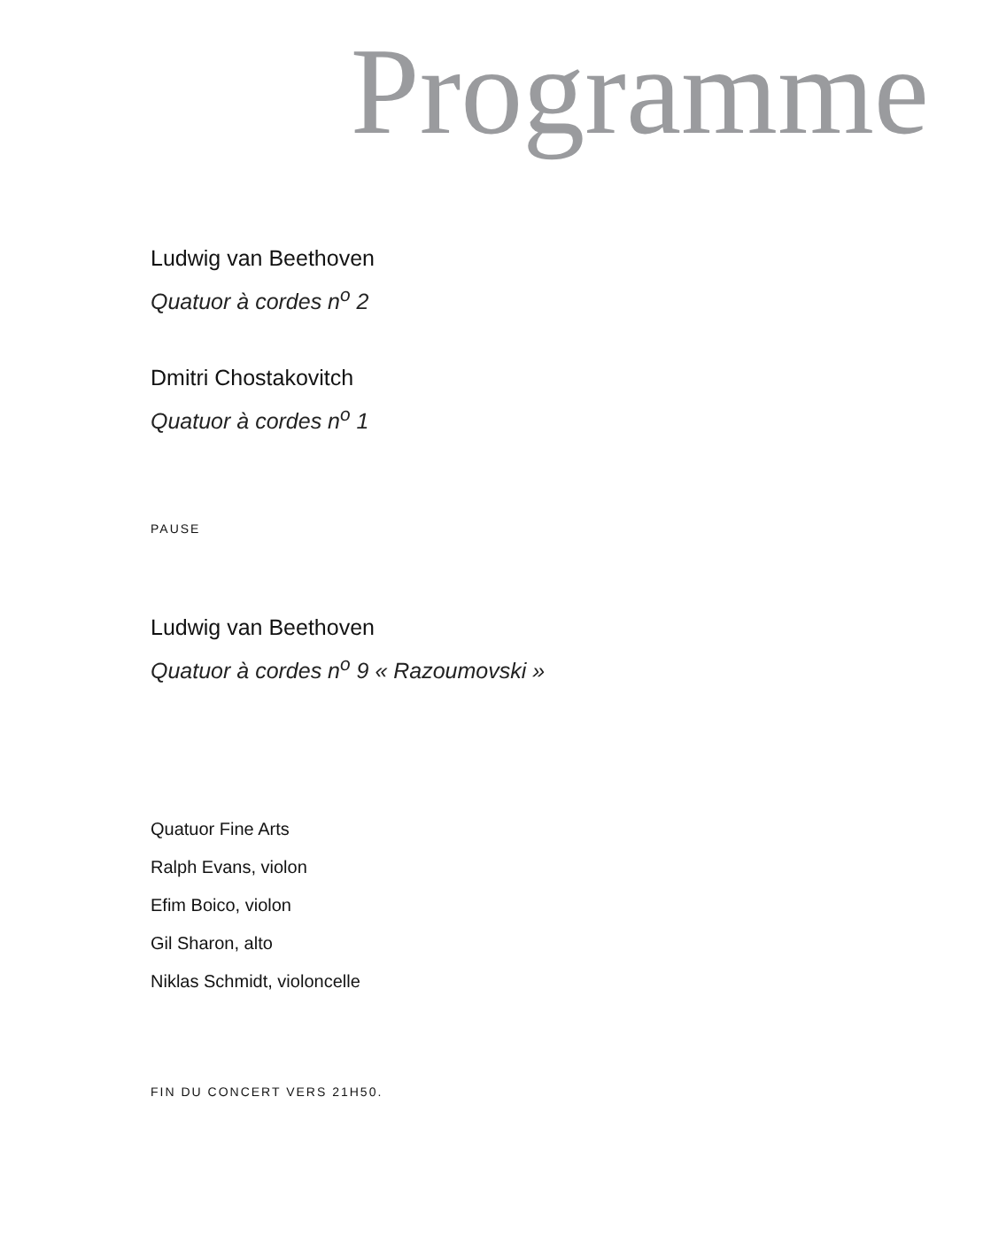Programme
Ludwig van Beethoven
Quatuor à cordes n<sup>o</sup> 2
Dmitri Chostakovitch
Quatuor à cordes n<sup>o</sup> 1
PAUSE
Ludwig van Beethoven
Quatuor à cordes n<sup>o</sup> 9 « Razoumovski »
Quatuor Fine Arts
Ralph Evans, violon
Efim Boico, violon
Gil Sharon, alto
Niklas Schmidt, violoncelle
FIN DU CONCERT VERS 21H50.